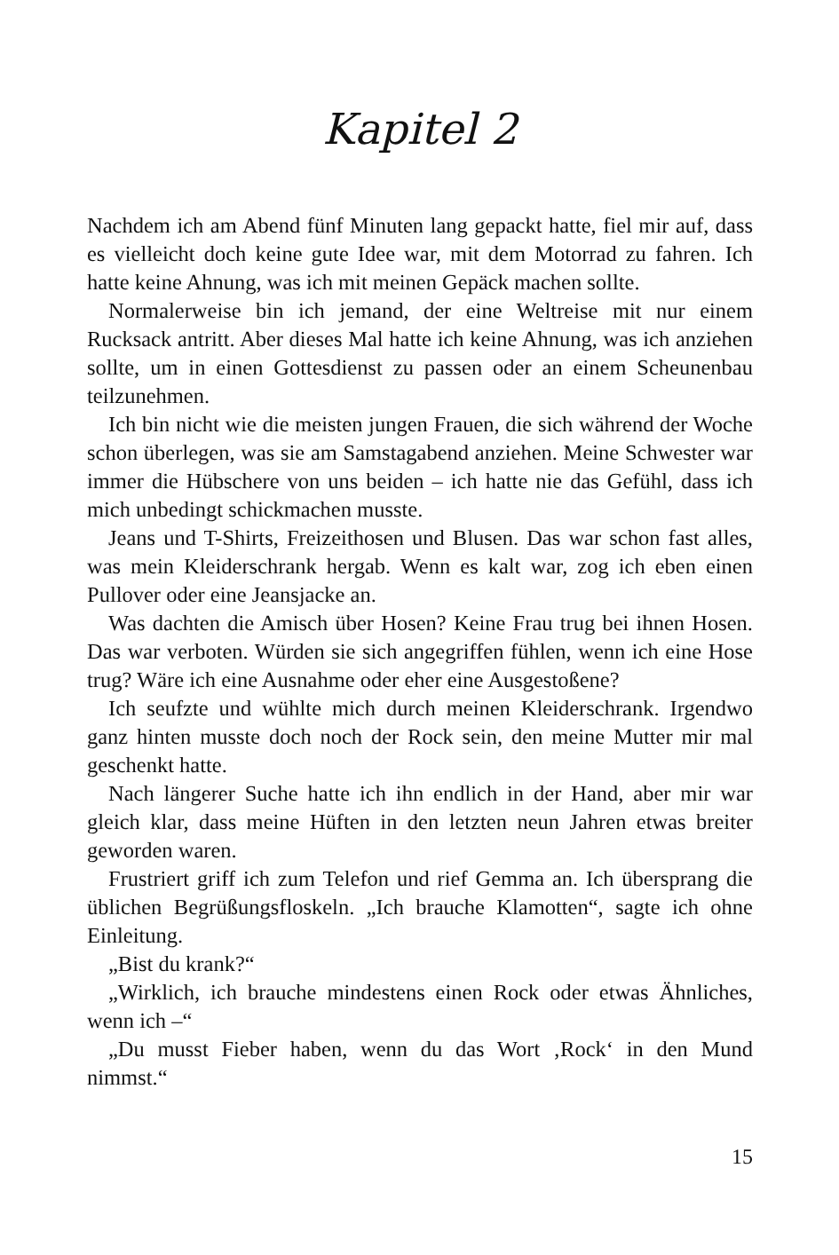Kapitel 2
Nachdem ich am Abend fünf Minuten lang gepackt hatte, fiel mir auf, dass es vielleicht doch keine gute Idee war, mit dem Motorrad zu fahren. Ich hatte keine Ahnung, was ich mit meinen Gepäck machen sollte.
Normalerweise bin ich jemand, der eine Weltreise mit nur einem Rucksack antritt. Aber dieses Mal hatte ich keine Ahnung, was ich anziehen sollte, um in einen Gottesdienst zu passen oder an einem Scheunenbau teilzunehmen.
Ich bin nicht wie die meisten jungen Frauen, die sich während der Woche schon überlegen, was sie am Samstagabend anziehen. Meine Schwester war immer die Hübschere von uns beiden – ich hatte nie das Gefühl, dass ich mich unbedingt schickmachen musste.
Jeans und T-Shirts, Freizeithosen und Blusen. Das war schon fast alles, was mein Kleiderschrank hergab. Wenn es kalt war, zog ich eben einen Pullover oder eine Jeansjacke an.
Was dachten die Amisch über Hosen? Keine Frau trug bei ihnen Hosen. Das war verboten. Würden sie sich angegriffen fühlen, wenn ich eine Hose trug? Wäre ich eine Ausnahme oder eher eine Ausgestoßene?
Ich seufzte und wühlte mich durch meinen Kleiderschrank. Irgendwo ganz hinten musste doch noch der Rock sein, den meine Mutter mir mal geschenkt hatte.
Nach längerer Suche hatte ich ihn endlich in der Hand, aber mir war gleich klar, dass meine Hüften in den letzten neun Jahren etwas breiter geworden waren.
Frustriert griff ich zum Telefon und rief Gemma an. Ich übersprang die üblichen Begrüßungsfloskeln. „Ich brauche Klamotten“, sagte ich ohne Einleitung.
„Bist du krank?“
„Wirklich, ich brauche mindestens einen Rock oder etwas Ähnliches, wenn ich –“
„Du musst Fieber haben, wenn du das Wort ‚Rock‘ in den Mund nimmst.“
15